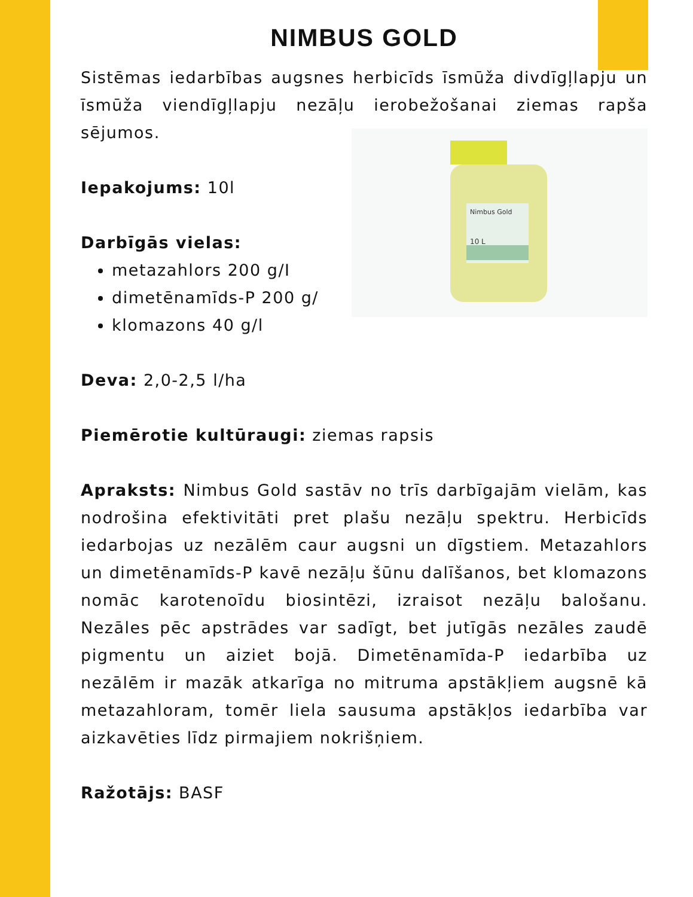NIMBUS GOLD
Sistēmas iedarbības augsnes herbicīds īsmūža divdīgļlapju un īsmūža viendīgļlapju nezāļu ierobežošanai ziemas rapša sējumos.
Nimbus Gold
10 L
Iepakojums: 10l
Darbīgās vielas:
metazahlors 200 g/I
dimetēnamīds-P 200 g/
klomazons 40 g/l
Deva: 2,0-2,5 l/ha
Piemērotie kultūraugi: ziemas rapsis
Apraksts: Nimbus Gold sastāv no trīs darbīgajām vielām, kas nodrošina efektivitāti pret plašu nezāļu spektru. Herbicīds iedarbojas uz nezālēm caur augsni un dīgstiem. Metazahlors un dimetēnamīds-P kavē nezāļu šūnu dalīšanos, bet klomazons nomāc karotenoīdu biosintēzi, izraisot nezāļu balošanu. Nezāles pēc apstrādes var sadīgt, bet jutīgās nezāles zaudē pigmentu un aiziet bojā. Dimetēnamīda-P iedarbība uz nezālēm ir mazāk atkarīga no mitruma apstākļiem augsnē kā metazahloram, tomēr liela sausuma apstākļos iedarbība var aizkavēties līdz pirmajiem nokrišņiem.
Ražotājs: BASF